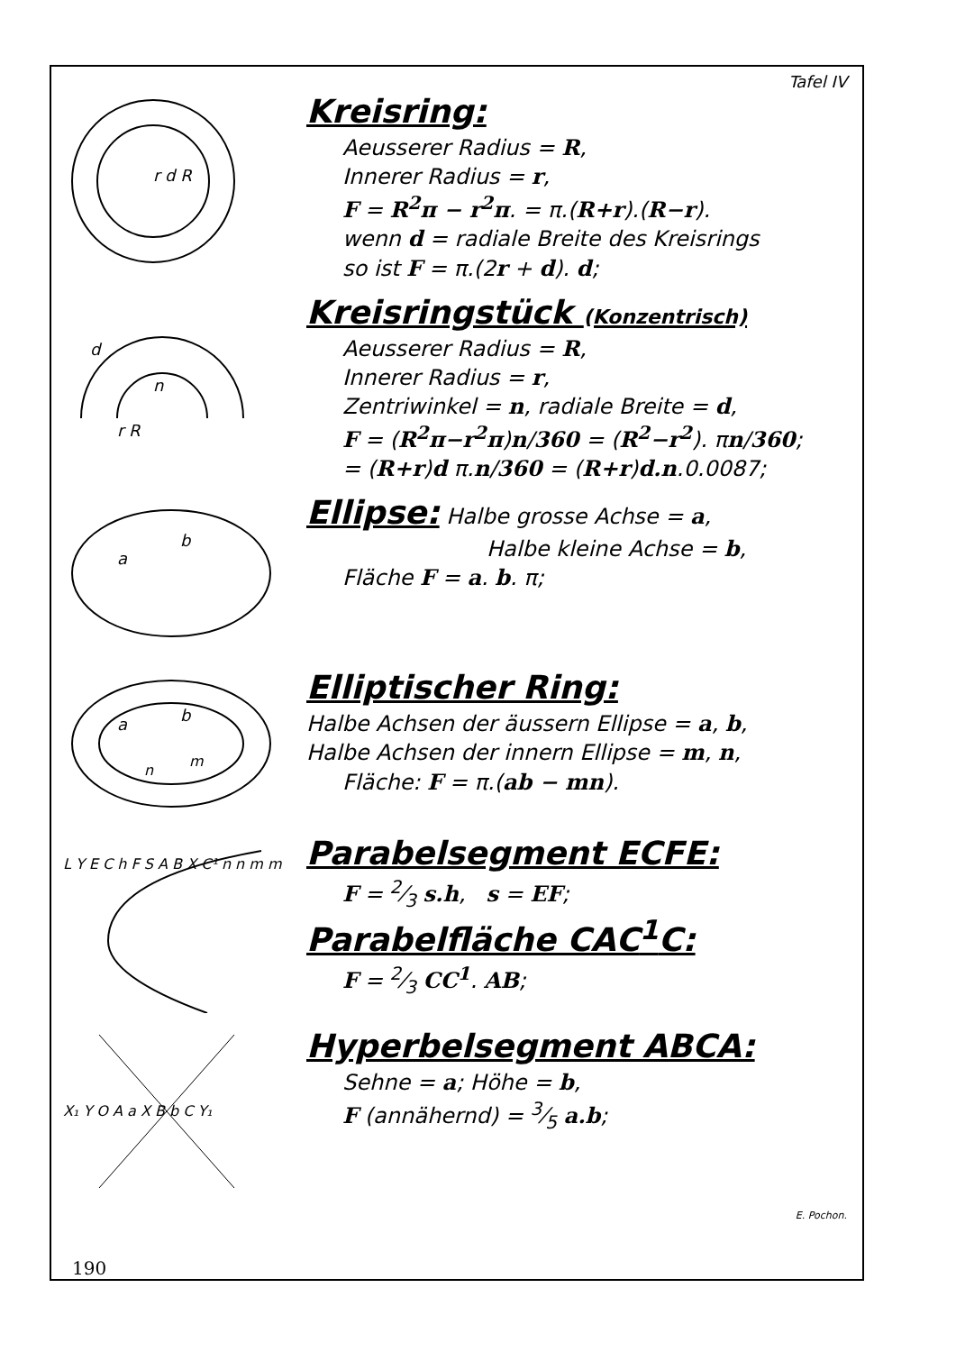Tafel IV
r d R
Kreisring:
Aeusserer Radius = R,
Innerer Radius = r,
F = R<sup>2</sup>π − r<sup>2</sup>π. = π.(R+r).(R−r).
wenn d = radiale Breite des Kreisrings
so ist F = π.(2r + d). d;
n
r R
d
Kreisringstück (Konzentrisch)
Aeusserer Radius = R,
Innerer Radius = r,
Zentriwinkel = n, radiale Breite = d,
F = (R<sup>2</sup>π−r<sup>2</sup>π)n/360 = (R<sup>2</sup>−r<sup>2</sup>). πn/360;
= (R+r)d π.n/360 = (R+r)d.n.0.0087;
a
b
Ellipse:
Halbe grosse Achse = a,
Halbe kleine Achse = b,
Fläche F = a. b. π;
a
b
n
m
Elliptischer Ring:
Halbe Achsen der äussern Ellipse = a, b,
Halbe Achsen der innern Ellipse = m, n,
Fläche: F = π.(ab − mn).
L Y E C h F S A B X C¹ n n m m
Parabelsegment ECFE:
F = 2⁄3 s.h, s = EF;
Parabelfläche CAC<sup>1</sup>C:
F = 2⁄3 CC<sup>1</sup>. AB;
X₁ Y O A a X B b C Y₁
Hyperbelsegment ABCA:
Sehne = a; Höhe = b,
F (annähernd) = 3⁄5 a.b;
E. Pochon.
190